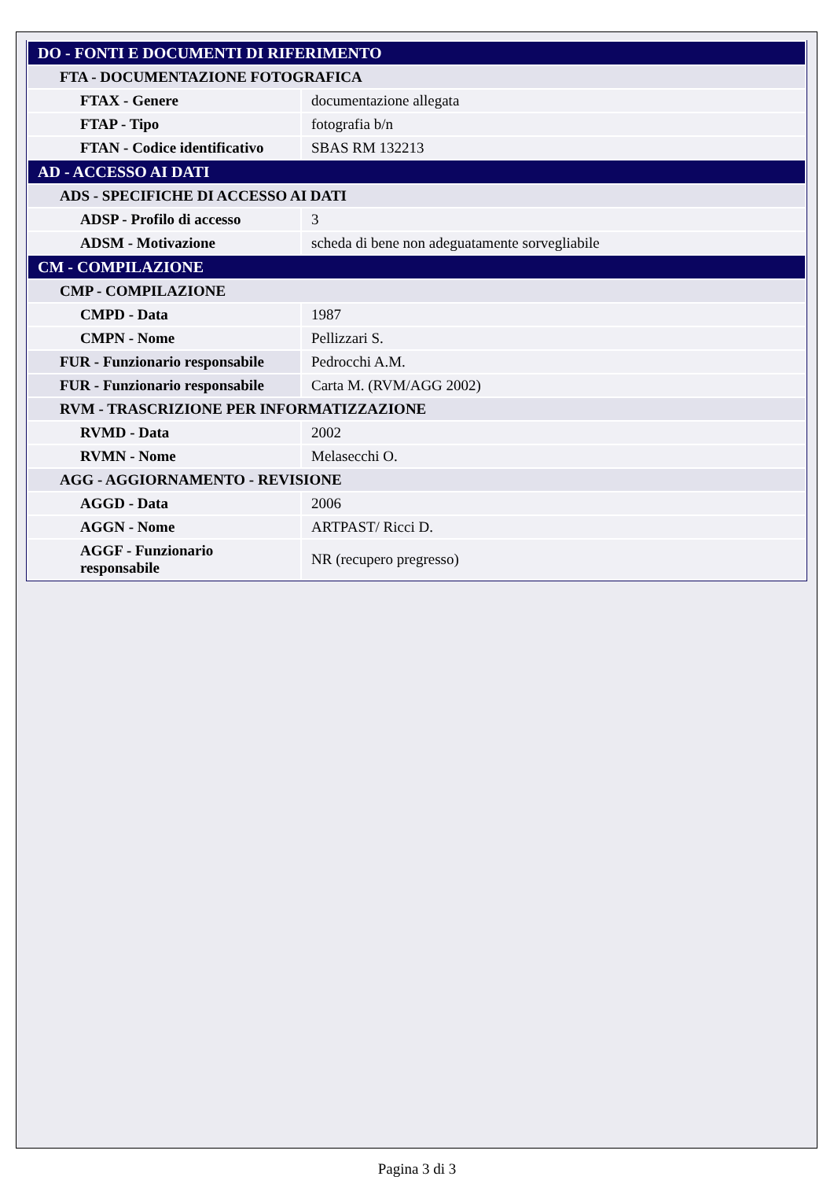| DO - FONTI E DOCUMENTI DI RIFERIMENTO | |
| FTA - DOCUMENTAZIONE FOTOGRAFICA | |
| FTAX - Genere | documentazione allegata |
| FTAP - Tipo | fotografia b/n |
| FTAN - Codice identificativo | SBAS RM 132213 |
| AD - ACCESSO AI DATI | |
| ADS - SPECIFICHE DI ACCESSO AI DATI | |
| ADSP - Profilo di accesso | 3 |
| ADSM - Motivazione | scheda di bene non adeguatamente sorvegliabile |
| CM - COMPILAZIONE | |
| CMP - COMPILAZIONE | |
| CMPD - Data | 1987 |
| CMPN - Nome | Pellizzari S. |
| FUR - Funzionario responsabile | Pedrocchi A.M. |
| FUR - Funzionario responsabile | Carta M. (RVM/AGG 2002) |
| RVM - TRASCRIZIONE PER INFORMATIZZAZIONE | |
| RVMD - Data | 2002 |
| RVMN - Nome | Melasecchi O. |
| AGG - AGGIORNAMENTO - REVISIONE | |
| AGGD - Data | 2006 |
| AGGN - Nome | ARTPAST/ Ricci D. |
| AGGF - Funzionario responsabile | NR (recupero pregresso) |
Pagina 3 di 3